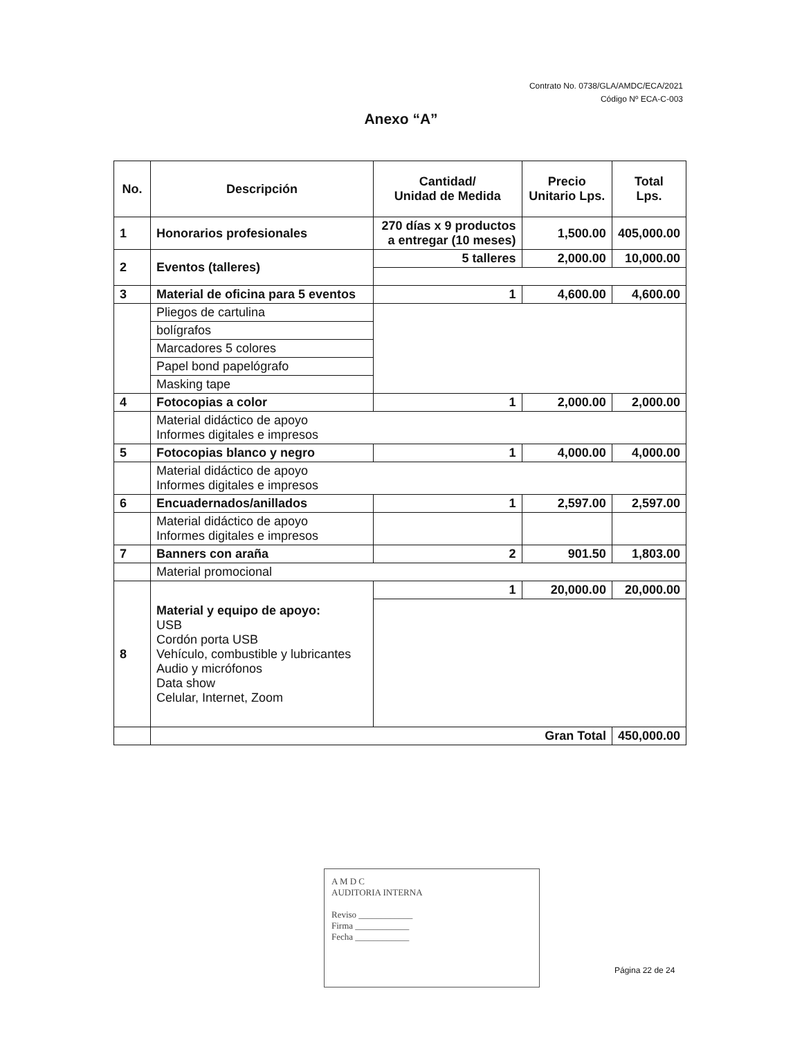Contrato No. 0738/GLA/AMDC/ECA/2021
Código Nº ECA-C-003
Anexo “A”
| No. | Descripción | Cantidad/ Unidad de Medida | Precio Unitario Lps. | Total Lps. |
| --- | --- | --- | --- | --- |
| 1 | Honorarios profesionales | 270 días x 9 productos a entregar (10 meses) | 1,500.00 | 405,000.00 |
| 2 | Eventos (talleres) | 5 talleres | 2,000.00 | 10,000.00 |
| 3 | Material de oficina para 5 eventos | 1 | 4,600.00 | 4,600.00 |
| | Pliegos de cartulina | | | |
| | bolígrafos | | | |
| | Marcadores 5 colores | | | |
| | Papel bond papelógrafo | | | |
| | Masking tape | | | |
| 4 | Fotocopias a color | 1 | 2,000.00 | 2,000.00 |
| | Material didáctico de apoyo Informes digitales e impresos | | | |
| 5 | Fotocopias blanco y negro | 1 | 4,000.00 | 4,000.00 |
| | Material didáctico de apoyo Informes digitales e impresos | | | |
| 6 | Encuadernados/anillados | 1 | 2,597.00 | 2,597.00 |
| | Material didáctico de apoyo Informes digitales e impresos | | | |
| 7 | Banners con araña | 2 | 901.50 | 1,803.00 |
| | Material promocional | | | |
| 8 | Material y equipo de apoyo: USB Cordón porta USB Vehículo, combustible y lubricantes Audio y micrófonos Data show Celular, Internet, Zoom | 1 | 20,000.00 | 20,000.00 |
| | Gran Total | | | 450,000.00 |
A M D C
AUDITORIA INTERNA
Reviso ____________
Firma ____________
Fecha ____________
Página 22 de 24